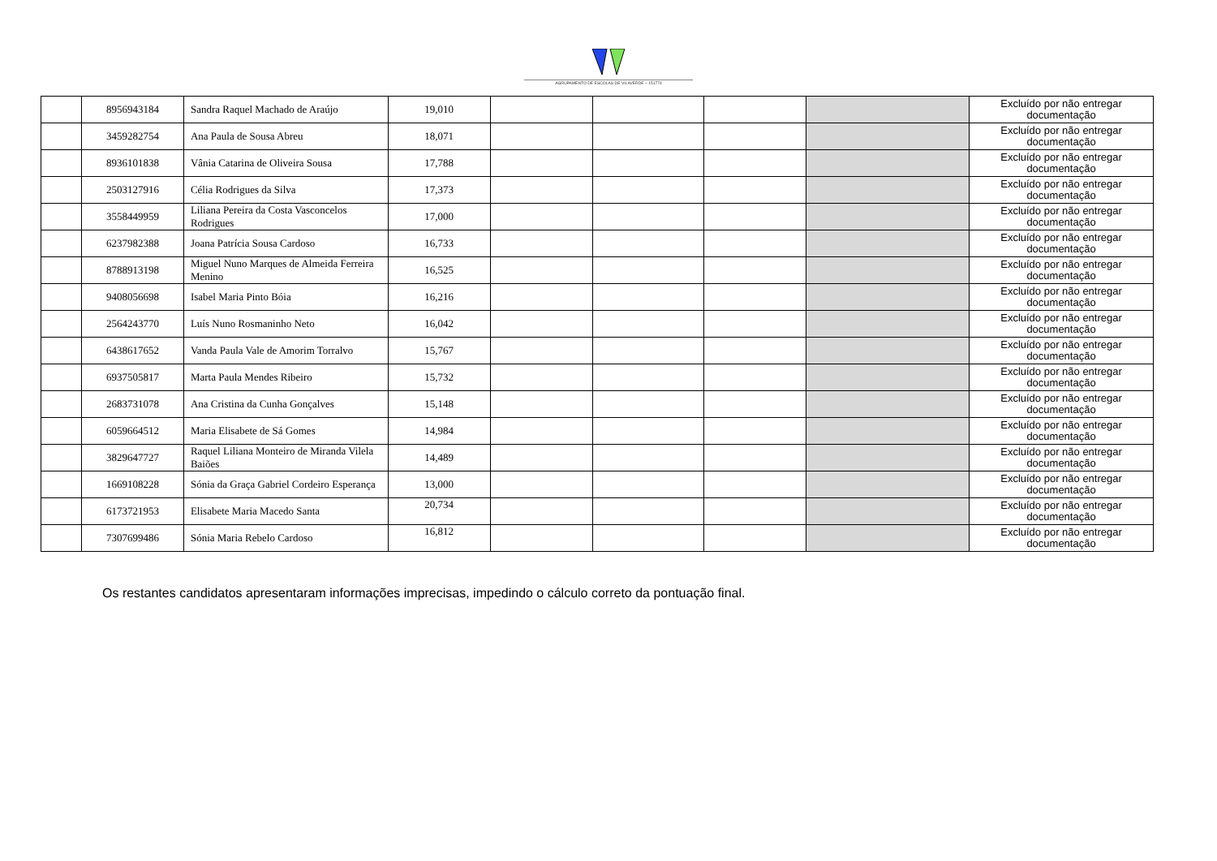AGRUPAMENTO DE ESCOLAS DE VILAVERDE – 151774
| | 8956943184 | Sandra Raquel Machado de Araújo | 19,010 | | | | | Excluído por não entregar documentação |
| | 3459282754 | Ana Paula de Sousa Abreu | 18,071 | | | | | Excluído por não entregar documentação |
| | 8936101838 | Vânia Catarina de Oliveira Sousa | 17,788 | | | | | Excluído por não entregar documentação |
| | 2503127916 | Célia Rodrigues da Silva | 17,373 | | | | | Excluído por não entregar documentação |
| | 3558449959 | Liliana Pereira da Costa Vasconcelos Rodrigues | 17,000 | | | | | Excluído por não entregar documentação |
| | 6237982388 | Joana Patrícia Sousa Cardoso | 16,733 | | | | | Excluído por não entregar documentação |
| | 8788913198 | Miguel Nuno Marques de Almeida Ferreira Menino | 16,525 | | | | | Excluído por não entregar documentação |
| | 9408056698 | Isabel Maria Pinto Bóia | 16,216 | | | | | Excluído por não entregar documentação |
| | 2564243770 | Luís Nuno Rosmaninho Neto | 16,042 | | | | | Excluído por não entregar documentação |
| | 6438617652 | Vanda Paula Vale de Amorim Torralvo | 15,767 | | | | | Excluído por não entregar documentação |
| | 6937505817 | Marta Paula Mendes Ribeiro | 15,732 | | | | | Excluído por não entregar documentação |
| | 2683731078 | Ana Cristina da Cunha Gonçalves | 15,148 | | | | | Excluído por não entregar documentação |
| | 6059664512 | Maria Elisabete de Sá Gomes | 14,984 | | | | | Excluído por não entregar documentação |
| | 3829647727 | Raquel Liliana Monteiro de Miranda Vilela Baiões | 14,489 | | | | | Excluído por não entregar documentação |
| | 1669108228 | Sónia da Graça Gabriel Cordeiro Esperança | 13,000 | | | | | Excluído por não entregar documentação |
| | 6173721953 | Elisabete Maria Macedo Santa | 20,734 | | | | | Excluído por não entregar documentação |
| | 7307699486 | Sónia Maria Rebelo Cardoso | 16,812 | | | | | Excluído por não entregar documentação |
Os restantes candidatos apresentaram informações imprecisas, impedindo o cálculo correto da pontuação final.